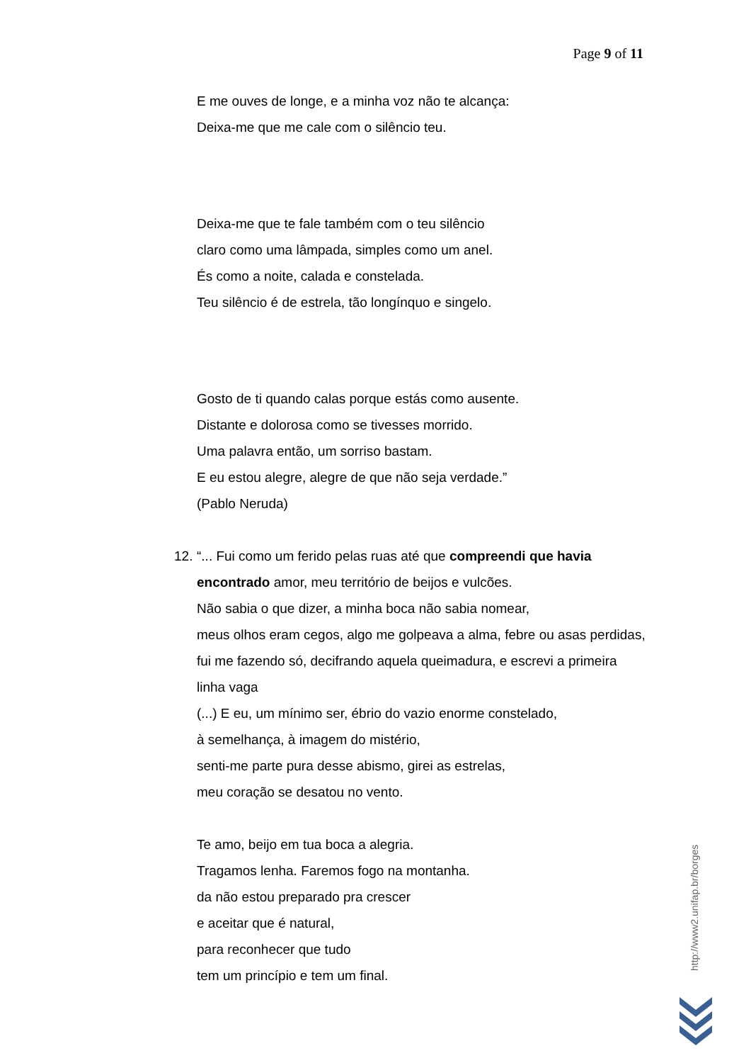Page 9 of 11
E me ouves de longe, e a minha voz não te alcança:
Deixa-me que me cale com o silêncio teu.
Deixa-me que te fale também com o teu silêncio
claro como uma lâmpada, simples como um anel.
És como a noite, calada e constelada.
Teu silêncio é de estrela, tão longínquo e singelo.
Gosto de ti quando calas porque estás como ausente.
Distante e dolorosa como se tivesses morrido.
Uma palavra então, um sorriso bastam.
E eu estou alegre, alegre de que não seja verdade.”
(Pablo Neruda)
12. “... Fui como um ferido pelas ruas até que compreendi que havia encontrado amor, meu território de beijos e vulcões.
Não sabia o que dizer, a minha boca não sabia nomear,
meus olhos eram cegos, algo me golpeava a alma, febre ou asas perdidas, fui me fazendo só, decifrando aquela queimadura, e escrevi a primeira linha vaga
(...) E eu, um mínimo ser, ébrio do vazio enorme constelado,
à semelhança, à imagem do mistério,
senti-me parte pura desse abismo, girei as estrelas,
meu coração se desatou no vento.
Te amo, beijo em tua boca a alegria.
Tragamos lenha. Faremos fogo na montanha.
da não estou preparado pra crescer
e aceitar que é natural,
para reconhecer que tudo
tem um princípio e tem um final.
http://www2.unifap.br/borges